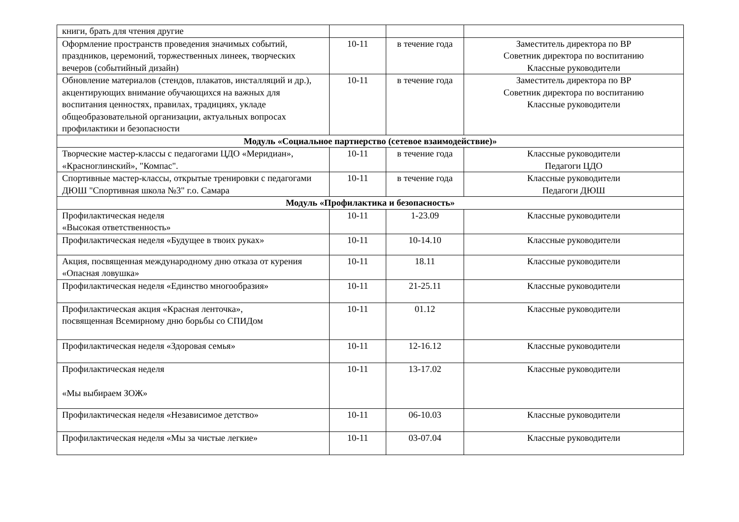| книги, брать для чтения другие | | | |
| Оформление пространств проведения значимых событий, праздников, церемоний, торжественных линеек, творческих вечеров (событийный дизайн) | 10-11 | в течение года | Заместитель директора по ВР Советник директора по воспитанию Классные руководители |
| Обновление материалов (стендов, плакатов, инсталляций и др.), акцентирующих внимание обучающихся на важных для воспитания ценностях, правилах, традициях, укладе общеобразовательной организации, актуальных вопросах профилактики и безопасности | 10-11 | в течение года | Заместитель директора по ВР Советник директора по воспитанию Классные руководители |
| Модуль «Социальное партнерство (сетевое взаимодействие)» | | | |
| Творческие мастер-классы с педагогами ЦДО «Меридиан», «Красноглинский», "Компас". | 10-11 | в течение года | Классные руководители Педагоги ЦДО |
| Спортивные мастер-классы, открытые тренировки с педагогами ДЮШ "Спортивная школа №3" г.о. Самара | 10-11 | в течение года | Классные руководители Педагоги ДЮШ |
| Модуль «Профилактика и безопасность» | | | |
| Профилактическая неделя «Высокая ответственность» | 10-11 | 1-23.09 | Классные руководители |
| Профилактическая неделя «Будущее в твоих руках» | 10-11 | 10-14.10 | Классные руководители |
| Акция, посвященная международному дню отказа от курения «Опасная ловушка» | 10-11 | 18.11 | Классные руководители |
| Профилактическая неделя «Единство многообразия» | 10-11 | 21-25.11 | Классные руководители |
| Профилактическая акция «Красная ленточка», посвященная Всемирному дню борьбы со СПИДом | 10-11 | 01.12 | Классные руководители |
| Профилактическая неделя «Здоровая семья» | 10-11 | 12-16.12 | Классные руководители |
| Профилактическая неделя «Мы выбираем ЗОЖ» | 10-11 | 13-17.02 | Классные руководители |
| Профилактическая неделя «Независимое детство» | 10-11 | 06-10.03 | Классные руководители |
| Профилактическая неделя «Мы за чистые легкие» | 10-11 | 03-07.04 | Классные руководители |